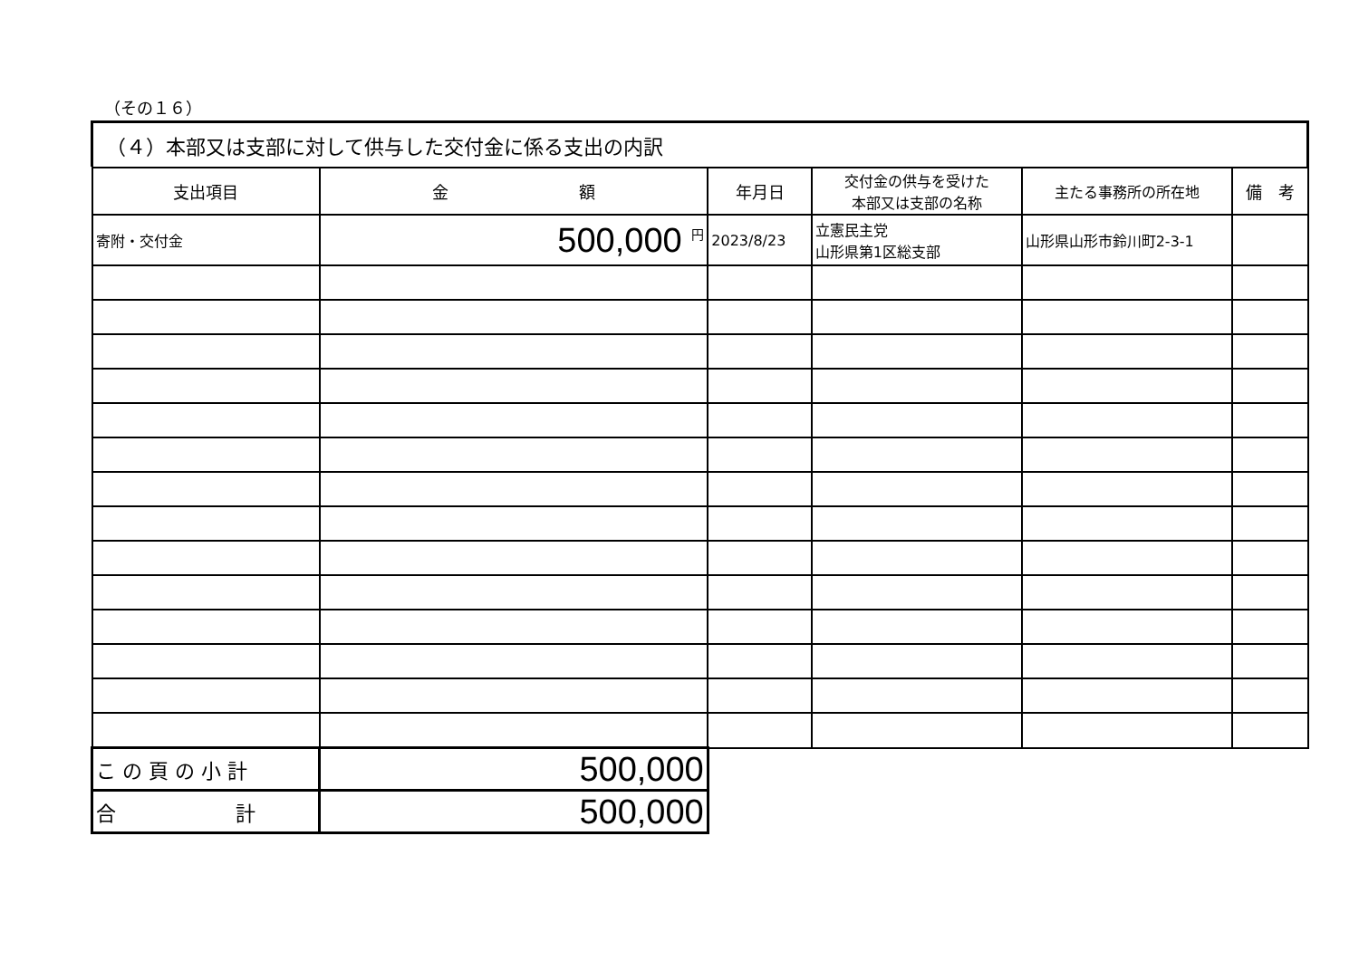（その１６）
（４）本部又は支部に対して供与した交付金に係る支出の内訳
| 支出項目 | 金 額 | 年月日 | 交付金の供与を受けた 本部又は支部の名称 | 主たる事務所の所在地 | 備 考 |
| --- | --- | --- | --- | --- | --- |
| 寄附・交付金 | 500,000 <sup>円</sup> | 2023/8/23 | 立憲民主党 山形県第1区総支部 | 山形県山形市鈴川町2-3-1 | |
| こ の 頁 の 小 計 | 500,000 | | | | |
| 合 計 | 500,000 | | | | |